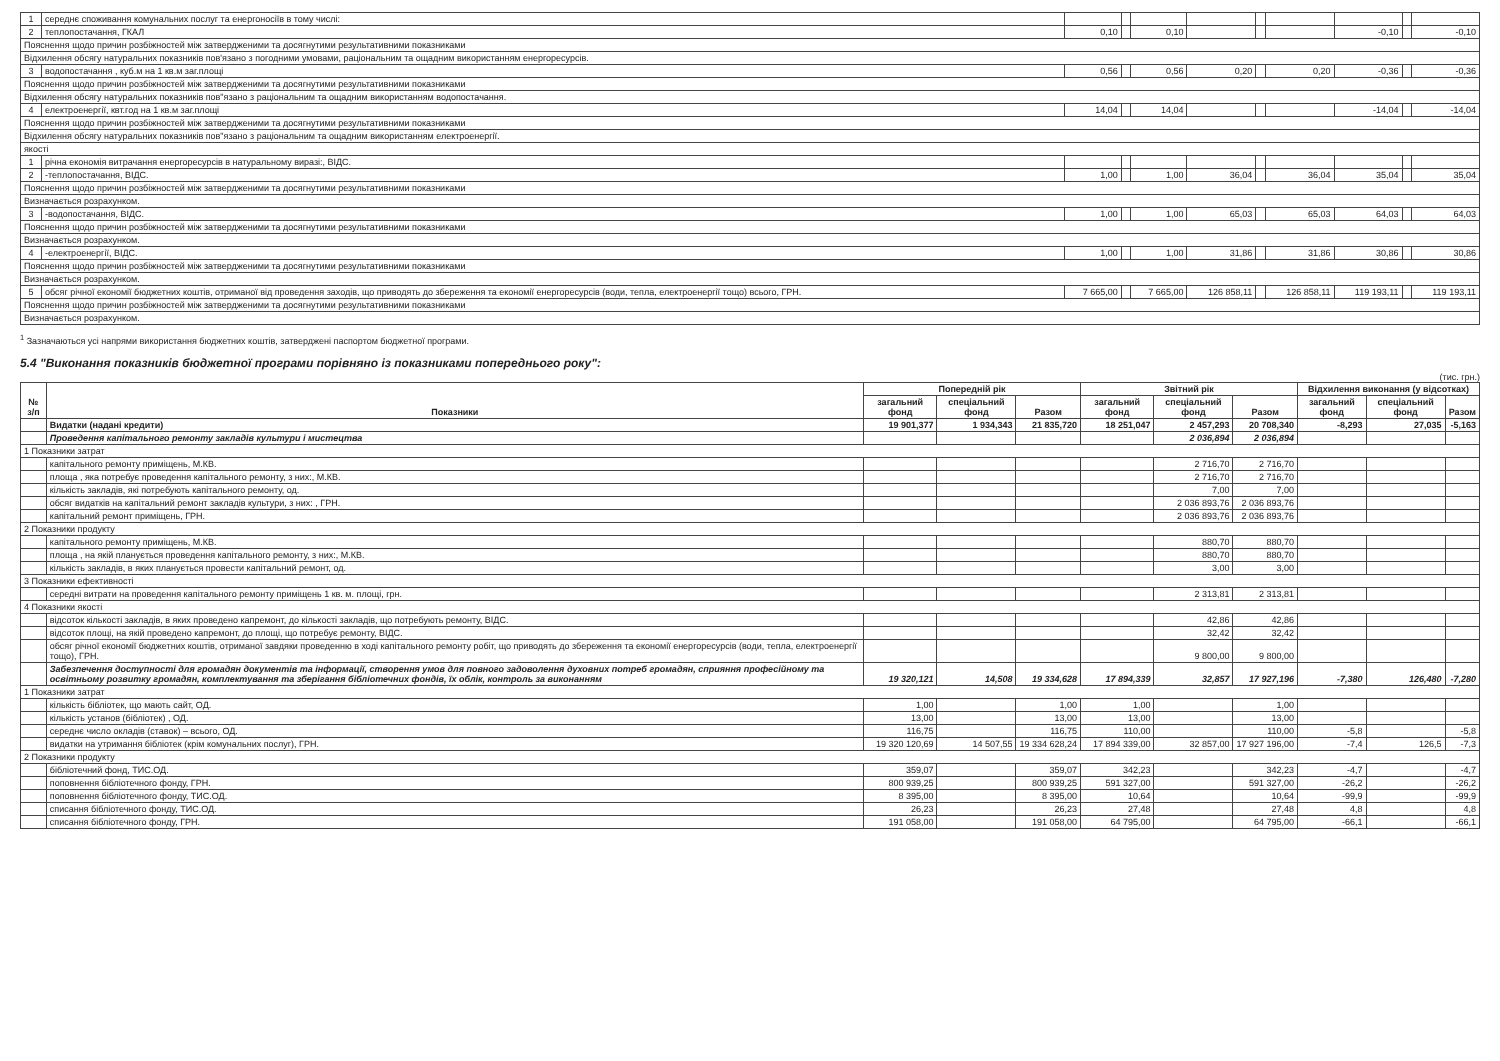| 1 | середнє споживання комунальних послуг та енергоносіїв в тому числі: | | | | | | | | | |
| 2 | теплопостачання, ГКАЛ | 0,10 | | 0,10 | | | | -0,10 | | -0,10 |
| Пояснення щодо причин розбіжностей між затвердженими та досягнутими результативними показниками | | | | | | | | | | |
| Відхилення обсягу натуральних показників пов'язано з погодними умовами, раціональним та ощадним використанням енергоресурсів. | | | | | | | | | | |
| 3 | водопостачання , куб.м на 1 кв.м заг.площі | 0,56 | | 0,56 | 0,20 | | 0,20 | -0,36 | | -0,36 |
| Пояснення щодо причин розбіжностей між затвердженими та досягнутими результативними показниками | | | | | | | | | | |
| Відхилення обсягу натуральних показників пов"язано з раціональним та ощадним використанням водопостачання. | | | | | | | | | | |
| 4 | електроенергії, квт.год на 1 кв.м заг.площі | 14,04 | | 14,04 | | | | -14,04 | | -14,04 |
| Пояснення щодо причин розбіжностей між затвердженими та досягнутими результативними показниками | | | | | | | | | | |
| Відхилення обсягу натуральних показників пов"язано з раціональним та ощадним використанням електроенергії. | | | | | | | | | | |
| якості | | | | | | | | | | |
| 1 | річна економія витрачання енергоресурсів в натуральному виразі:, ВІДС. | | | | | | | | | |
| 2 | -теплопостачання, ВІДС. | 1,00 | | 1,00 | 36,04 | | 36,04 | 35,04 | | 35,04 |
| Пояснення щодо причин розбіжностей між затвердженими та досягнутими результативними показниками | | | | | | | | | | |
| Визначається розрахунком. | | | | | | | | | | |
| 3 | -водопостачання, ВІДС. | 1,00 | | 1,00 | 65,03 | | 65,03 | 64,03 | | 64,03 |
| Пояснення щодо причин розбіжностей між затвердженими та досягнутими результативними показниками | | | | | | | | | | |
| Визначається розрахунком. | | | | | | | | | | |
| 4 | -електроенергії, ВІДС. | 1,00 | | 1,00 | 31,86 | | 31,86 | 30,86 | | 30,86 |
| Пояснення щодо причин розбіжностей між затвердженими та досягнутими результативними показниками | | | | | | | | | | |
| Визначається розрахунком. | | | | | | | | | | |
| 5 | обсяг річної економії бюджетних коштів, отриманої від проведення заходів, що приводять до збереження та економії енергоресурсів (води, тепла, електроенергії тощо) всього, ГРН. | 7 665,00 | | 7 665,00 | 126 858,11 | | 126 858,11 | 119 193,11 | | 119 193,11 |
| Пояснення щодо причин розбіжностей між затвердженими та досягнутими результативними показниками | | | | | | | | | | |
| Визначається розрахунком. | | | | | | | | | | |
<sup>1</sup> Зазначаються усі напрями використання бюджетних коштів, затверджені паспортом бюджетної програми.
5.4 "Виконання показників бюджетної програми порівняно із показниками попереднього року":
(тис. грн.)
| № з/п | Показники | Попередній рік | | | Звітний рік | | | Відхилення виконання (у відсотках) | | |
| --- | --- | --- | --- | --- | --- | --- | --- | --- | --- | --- |
| | | загальний фонд | спеціальний фонд | Разом | загальний фонд | спеціальний фонд | Разом | загальний фонд | спеціальний фонд | Разом |
| | Видатки (надані кредити) | 19 901,377 | 1 934,343 | 21 835,720 | 18 251,047 | 2 457,293 | 20 708,340 | -8,293 | 27,035 | -5,163 |
| | Проведення капітального ремонту закладів культури і мистецтва | | | | | 2 036,894 | 2 036,894 | | | |
| 1 Показники затрат | | | | | | | | | | |
| | капітального ремонту приміщень, М.КВ. | | | | | 2 716,70 | 2 716,70 | | | |
| | площа , яка потребує проведення капітального ремонту, з них:, М.КВ. | | | | | 2 716,70 | 2 716,70 | | | |
| | кількість закладів, які потребують капітального ремонту, од. | | | | | 7,00 | 7,00 | | | |
| | обсяг видатків на капітальний ремонт закладів культури, з них: , ГРН. | | | | | 2 036 893,76 | 2 036 893,76 | | | |
| | капітальний ремонт приміщень, ГРН. | | | | | 2 036 893,76 | 2 036 893,76 | | | |
| 2 Показники продукту | | | | | | | | | | |
| | капітального ремонту приміщень, М.КВ. | | | | | 880,70 | 880,70 | | | |
| | площа , на якій планується проведення капітального ремонту, з них:, М.КВ. | | | | | 880,70 | 880,70 | | | |
| | кількість закладів, в яких планується провести капітальний ремонт, од. | | | | | 3,00 | 3,00 | | | |
| 3 Показники ефективності | | | | | | | | | | |
| | середні витрати на проведення капітального ремонту приміщень 1 кв. м. площі, грн. | | | | | 2 313,81 | 2 313,81 | | | |
| 4 Показники якості | | | | | | | | | | |
| | відсоток кількості закладів, в яких проведено капремонт, до кількості закладів, що потребують ремонту, ВІДС. | | | | | 42,86 | 42,86 | | | |
| | відсоток площі, на якій проведено капремонт, до площі, що потребує ремонту, ВІДС. | | | | | 32,42 | 32,42 | | | |
| | обсяг річної економії бюджетних коштів, отриманої завдяки проведенню в ході капітального ремонту робіт, що приводять до збереження та економії енергоресурсів (води, тепла, електроенергії тощо), ГРН. | | | | | 9 800,00 | 9 800,00 | | | |
| | Забезпечення доступності для громадян документів та інформації, створення умов для повного задоволення духовних потреб громадян, сприяння професійному та освітньому розвитку громадян, комплектування та зберігання бібліотечних фондів, їх облік, контроль за виконанням | 19 320,121 | 14,508 | 19 334,628 | 17 894,339 | 32,857 | 17 927,196 | -7,380 | 126,480 | -7,280 |
| 1 Показники затрат | | | | | | | | | | |
| | кількість бібліотек, що мають сайт, ОД. | 1,00 | | 1,00 | 1,00 | | 1,00 | | | |
| | кількість установ (бібліотек) , ОД. | 13,00 | | 13,00 | 13,00 | | 13,00 | | | |
| | середнє число окладів (ставок) – всього, ОД. | 116,75 | | 116,75 | 110,00 | | 110,00 | -5,8 | | -5,8 |
| | видатки на утримання бібліотек (крім комунальних послуг), ГРН. | 19 320 120,69 | 14 507,55 | 19 334 628,24 | 17 894 339,00 | 32 857,00 | 17 927 196,00 | -7,4 | 126,5 | -7,3 |
| 2 Показники продукту | | | | | | | | | | |
| | бібліотечний фонд, ТИС.ОД. | 359,07 | | 359,07 | 342,23 | | 342,23 | -4,7 | | -4,7 |
| | поповнення бібліотечного фонду, ГРН. | 800 939,25 | | 800 939,25 | 591 327,00 | | 591 327,00 | -26,2 | | -26,2 |
| | поповнення бібліотечного фонду, ТИС.ОД. | 8 395,00 | | 8 395,00 | 10,64 | | 10,64 | -99,9 | | -99,9 |
| | списання бібліотечного фонду, ТИС.ОД. | 26,23 | | 26,23 | 27,48 | | 27,48 | 4,8 | | 4,8 |
| | списання бібліотечного фонду, ГРН. | 191 058,00 | | 191 058,00 | 64 795,00 | | 64 795,00 | -66,1 | | -66,1 |